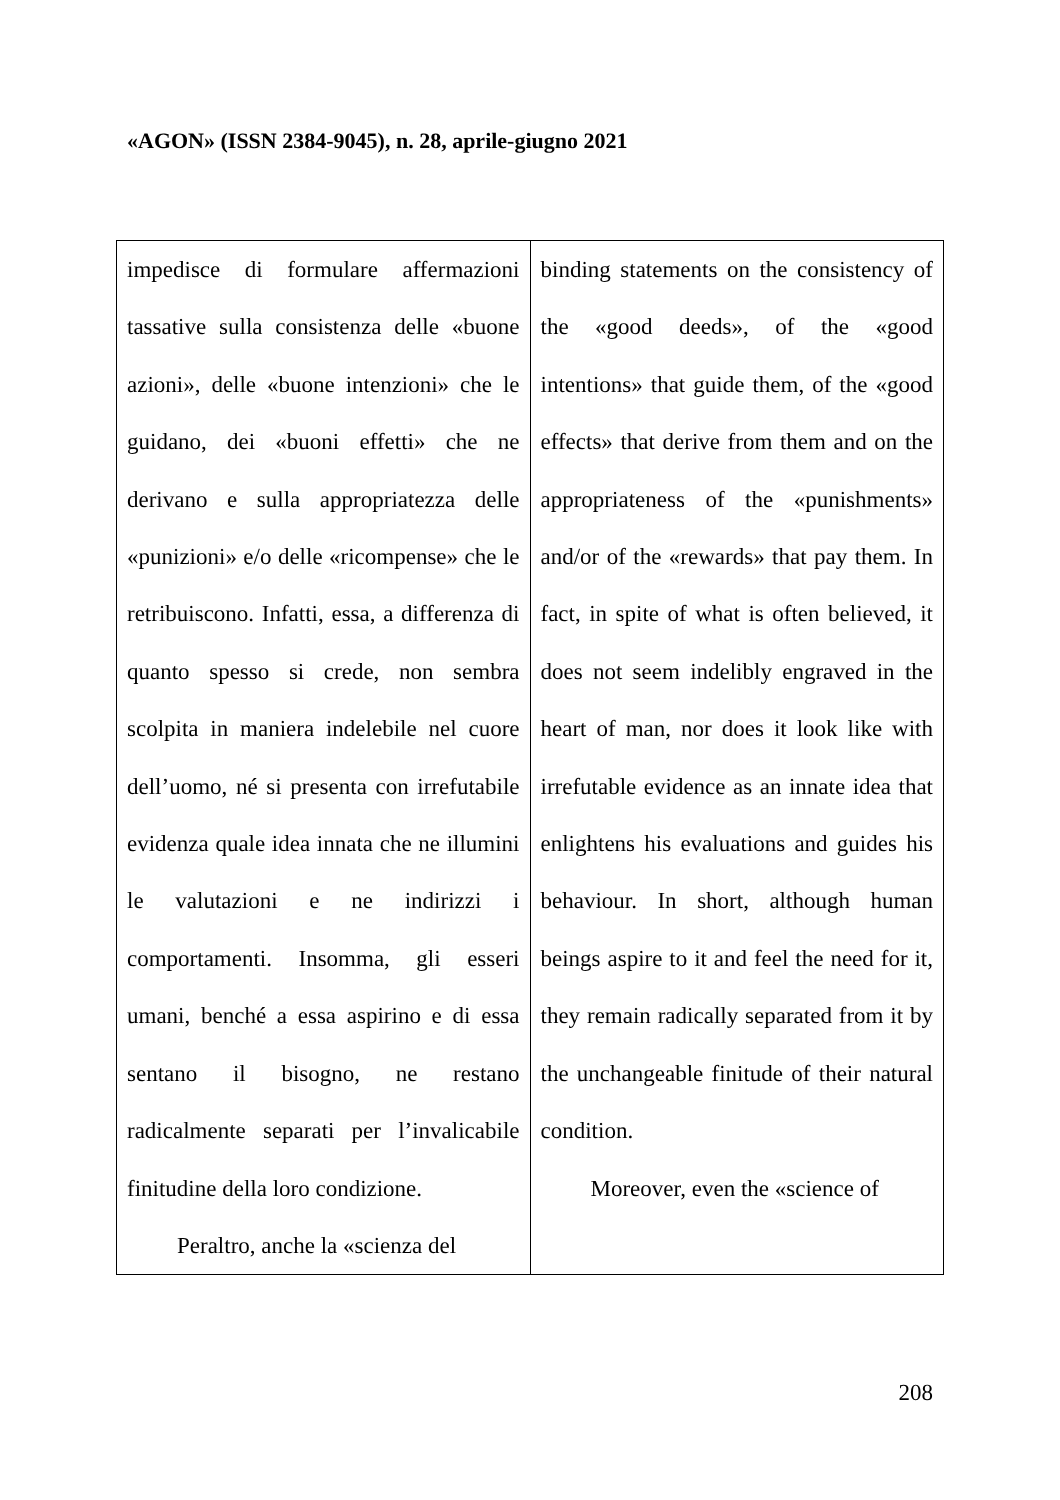«AGON» (ISSN 2384-9045), n. 28, aprile-giugno 2021
| impedisce di formulare affermazioni tassative sulla consistenza delle «buone azioni», delle «buone intenzioni» che le guidano, dei «buoni effetti» che ne derivano e sulla appropriatezza delle «punizioni» e/o delle «ricompense» che le retribuiscono. Infatti, essa, a differenza di quanto spesso si crede, non sembra scolpita in maniera indelebile nel cuore dell’uomo, né si presenta con irrefutabile evidenza quale idea innata che ne illumini le valutazioni e ne indirizzi i comportamenti. Insomma, gli esseri umani, benché a essa aspirino e di essa sentano il bisogno, ne restano radicalmente separati per l’invalicabile finitudine della loro condizione. Peraltro, anche la «scienza del | binding statements on the consistency of the «good deeds», of the «good intentions» that guide them, of the «good effects» that derive from them and on the appropriateness of the «punishments» and/or of the «rewards» that pay them. In fact, in spite of what is often believed, it does not seem indelibly engraved in the heart of man, nor does it look like with irrefutable evidence as an innate idea that enlightens his evaluations and guides his behaviour. In short, although human beings aspire to it and feel the need for it, they remain radically separated from it by the unchangeable finitude of their natural condition. Moreover, even the «science of |
208